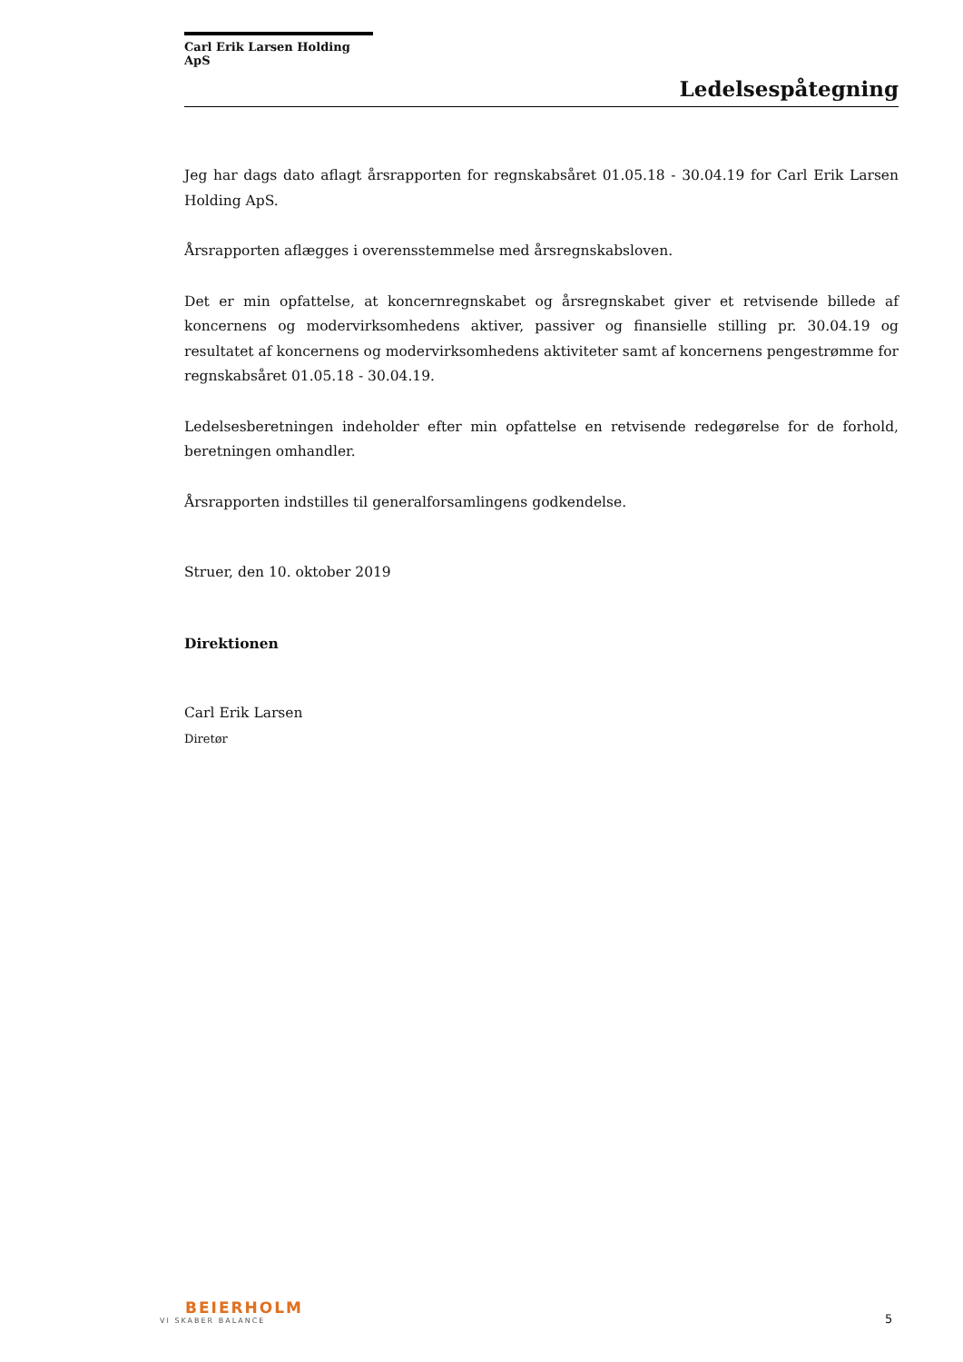Carl Erik Larsen Holding ApS
Ledelsespåtegning
Jeg har dags dato aflagt årsrapporten for regnskabsåret 01.05.18 - 30.04.19 for Carl Erik Larsen Holding ApS.
Årsrapporten aflægges i overensstemmelse med årsregnskabsloven.
Det er min opfattelse, at koncernregnskabet og årsregnskabet giver et retvisende billede af koncernens og modervirksomhedens aktiver, passiver og finansielle stilling pr. 30.04.19 og resultatet af koncernens og modervirksomhedens aktiviteter samt af koncernens pengestrømme for regnskabsåret 01.05.18 - 30.04.19.
Ledelsesberetningen indeholder efter min opfattelse en retvisende redegørelse for de forhold, beretningen omhandler.
Årsrapporten indstilles til generalforsamlingens godkendelse.
Struer, den 10. oktober 2019
Direktionen
Carl Erik Larsen
Diretør
BEIERHOLM
VI SKABER BALANCE
5